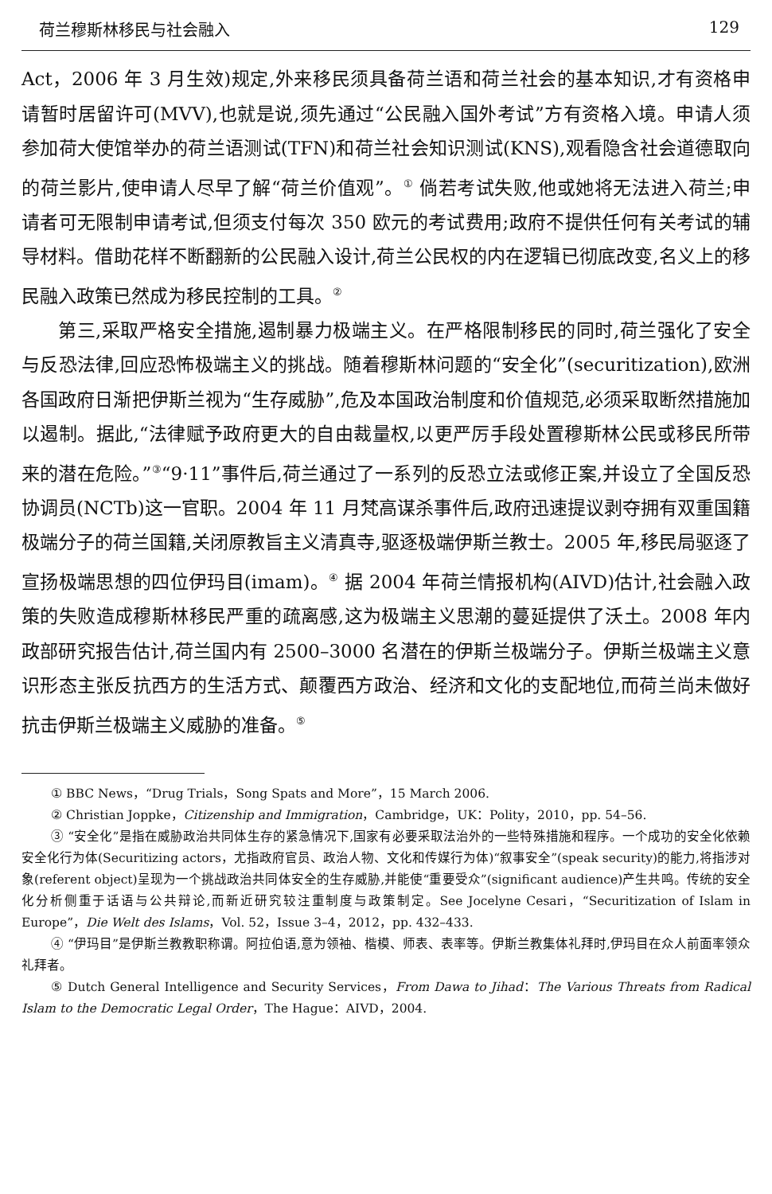荷兰穆斯林移民与社会融入 129
Act，2006 年 3 月生效)规定,外来移民须具备荷兰语和荷兰社会的基本知识,才有资格申请暂时居留许可(MVV),也就是说,须先通过“公民融入国外考试”方有资格入境。申请人须参加荷大使馆举办的荷兰语测试(TFN)和荷兰社会知识测试(KNS),观看隐含社会道德取向的荷兰影片,使申请人尽早了解“荷兰价值观”。<sup>①</sup> 倘若考试失败,他或她将无法进入荷兰;申请者可无限制申请考试,但须支付每次 350 欧元的考试费用;政府不提供任何有关考试的辅导材料。借助花样不断翻新的公民融入设计,荷兰公民权的内在逻辑已彻底改变,名义上的移民融入政策已然成为移民控制的工具。<sup>②</sup>
第三,采取严格安全措施,遏制暴力极端主义。在严格限制移民的同时,荷兰强化了安全与反恐法律,回应恐怖极端主义的挑战。随着穆斯林问题的“安全化”(securitization),欧洲各国政府日渐把伊斯兰视为“生存威胁”,危及本国政治制度和价值规范,必须采取断然措施加以遏制。据此,“法律赋予政府更大的自由裁量权,以更严厉手段处置穆斯林公民或移民所带来的潜在危险。”<sup>③</sup>“9·11”事件后,荷兰通过了一系列的反恐立法或修正案,并设立了全国反恐协调员(NCTb)这一官职。2004 年 11 月梵高谋杀事件后,政府迅速提议剥夺拥有双重国籍极端分子的荷兰国籍,关闭原教旨主义清真寺,驱逐极端伊斯兰教士。2005 年,移民局驱逐了宣扬极端思想的四位伊玛目(imam)。<sup>④</sup> 据 2004 年荷兰情报机构(AIVD)估计,社会融入政策的失败造成穆斯林移民严重的疏离感,这为极端主义思潮的蔓延提供了沃土。2008 年内政部研究报告估计,荷兰国内有 2500–3000 名潜在的伊斯兰极端分子。伊斯兰极端主义意识形态主张反抗西方的生活方式、颠覆西方政治、经济和文化的支配地位,而荷兰尚未做好抗击伊斯兰极端主义威胁的准备。<sup>⑤</sup>
① BBC News，“Drug Trials，Song Spats and More”，15 March 2006.
② Christian Joppke，Citizenship and Immigration，Cambridge，UK：Polity，2010，pp. 54–56.
③ “安全化”是指在威胁政治共同体生存的紧急情况下,国家有必要采取法治外的一些特殊措施和程序。一个成功的安全化依赖安全化行为体(Securitizing actors，尤指政府官员、政治人物、文化和传媒行为体)“叙事安全”(speak security)的能力,将指涉对象(referent object)呈现为一个挑战政治共同体安全的生存威胁,并能使“重要受众”(significant audience)产生共鸣。传统的安全化分析侧重于话语与公共辩论,而新近研究较注重制度与政策制定。See Jocelyne Cesari，“Securitization of Islam in Europe”，Die Welt des Islams，Vol. 52，Issue 3–4，2012，pp. 432–433.
④ “伊玛目”是伊斯兰教教职称谓。阿拉伯语,意为领袖、楷模、师表、表率等。伊斯兰教集体礼拜时,伊玛目在众人前面率领众礼拜者。
⑤ Dutch General Intelligence and Security Services，From Dawa to Jihad：The Various Threats from Radical Islam to the Democratic Legal Order，The Hague：AIVD，2004.